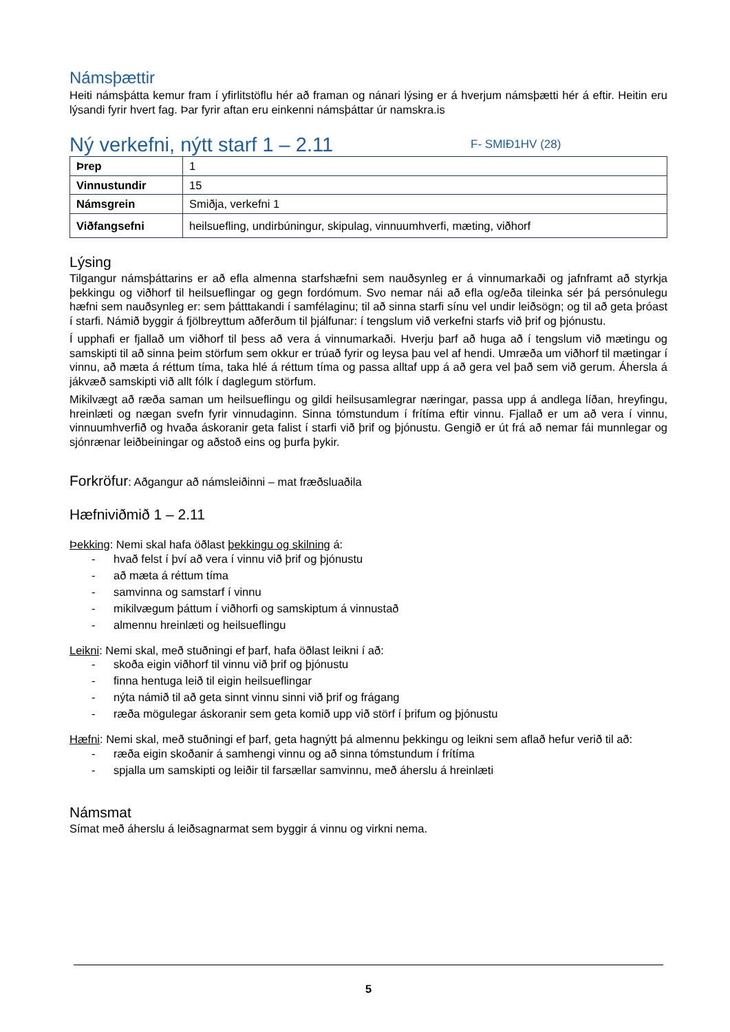Námsþættir
Heiti námsþátta kemur fram í yfirlitstöflu hér að framan og nánari lýsing er á hverjum námsþætti hér á eftir. Heitin eru lýsandi fyrir hvert fag. Þar fyrir aftan eru einkenni námsþáttar úr namskra.is
Ný verkefni, nýtt starf 1 – 2.11 F- SMIÐ1HV (28)
| Þrep | 1 |
| Vinnustundir | 15 |
| Námsgrein | Smiðja, verkefni 1 |
| Viðfangsefni | heilsuefling, undirbúningur, skipulag, vinnuumhverfi, mæting, viðhorf |
Lýsing
Tilgangur námsþáttarins er að efla almenna starfshæfni sem nauðsynleg er á vinnumarkaði og jafnframt að styrkja þekkingu og viðhorf til heilsueflingar og gegn fordómum. Svo nemar nái að efla og/eða tileinka sér þá persónulegu hæfni sem nauðsynleg er: sem þátttakandi í samfélaginu; til að sinna starfi sínu vel undir leiðsögn; og til að geta þróast í starfi. Námið byggir á fjölbreyttum aðferðum til þjálfunar: í tengslum við verkefni starfs við þrif og þjónustu.
Í upphafi er fjallað um viðhorf til þess að vera á vinnumarkaði. Hverju þarf að huga að í tengslum við mætingu og samskipti til að sinna þeim störfum sem okkur er trúað fyrir og leysa þau vel af hendi. Umræða um viðhorf til mætingar í vinnu, að mæta á réttum tíma, taka hlé á réttum tíma og passa alltaf upp á að gera vel það sem við gerum. Áhersla á jákvæð samskipti við allt fólk í daglegum störfum.
Mikilvægt að ræða saman um heilsueflingu og gildi heilsusamlegrar næringar, passa upp á andlega líðan, hreyfingu, hreinlæti og nægan svefn fyrir vinnudaginn. Sinna tómstundum í frítíma eftir vinnu. Fjallað er um að vera í vinnu, vinnuumhverfið og hvaða áskoranir geta falist í starfi við þrif og þjónustu. Gengið er út frá að nemar fái munnlegar og sjónrænar leiðbeiningar og aðstoð eins og þurfa þykir.
Forkröfur: Aðgangur að námsleiðinni – mat fræðsluaðila
Hæfniviðmið 1 – 2.11
Þekking: Nemi skal hafa öðlast þekkingu og skilning á:
- hvað felst í því að vera í vinnu við þrif og þjónustu
- að mæta á réttum tíma
- samvinna og samstarf í vinnu
- mikilvægum þáttum í viðhorfi og samskiptum á vinnustað
- almennu hreinlæti og heilsueflingu
Leikni: Nemi skal, með stuðningi ef þarf, hafa öðlast leikni í að:
- skoða eigin viðhorf til vinnu við þrif og þjónustu
- finna hentuga leið til eigin heilsueflingar
- nýta námið til að geta sinnt vinnu sinni við þrif og frágang
- ræða mögulegar áskoranir sem geta komið upp við störf í þrifum og þjónustu
Hæfni: Nemi skal, með stuðningi ef þarf, geta hagnýtt þá almennu þekkingu og leikni sem aflað hefur verið til að:
- ræða eigin skoðanir á samhengi vinnu og að sinna tómstundum í frítíma
- spjalla um samskipti og leiðir til farsællar samvinnu, með áherslu á hreinlæti
Námsmat
Símat með áherslu á leiðsagnarmat sem byggir á vinnu og virkni nema.
5